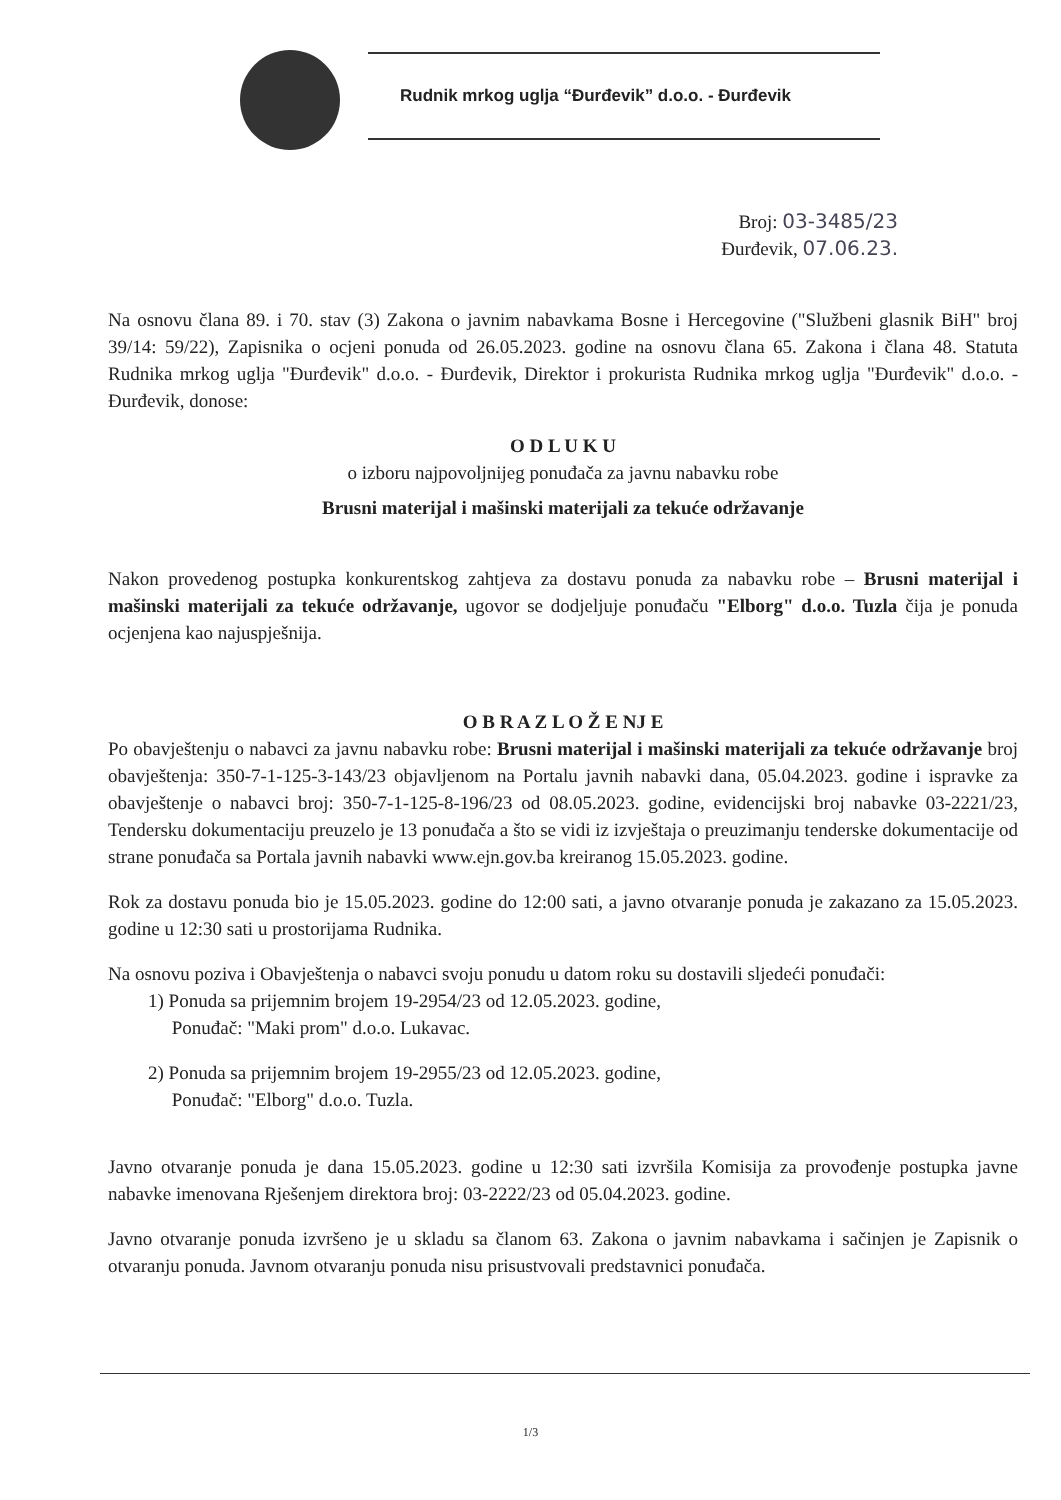Rudnik mrkog uglja “Đurđevik” d.o.o. - Đurđevik
Broj: 03-3485/23
Đurđevik, 07.06.23.
Na osnovu člana 89. i 70. stav (3) Zakona o javnim nabavkama Bosne i Hercegovine ("Službeni glasnik BiH" broj 39/14: 59/22), Zapisnika o ocjeni ponuda od 26.05.2023. godine na osnovu člana 65. Zakona i člana 48. Statuta Rudnika mrkog uglja "Đurđevik" d.o.o. - Đurđevik, Direktor i prokurista Rudnika mrkog uglja "Đurđevik" d.o.o. - Đurđevik, donose:
O D L U K U
o izboru najpovoljnijeg ponuđača za javnu nabavku robe
Brusni materijal i mašinski materijali za tekuće održavanje
Nakon provedenog postupka konkurentskog zahtjeva za dostavu ponuda za nabavku robe – Brusni materijal i mašinski materijali za tekuće održavanje, ugovor se dodjeljuje ponuđaču "Elborg" d.o.o. Tuzla čija je ponuda ocjenjena kao najuspješnija.
O B R A Z L O Ž E NJ E
Po obavještenju o nabavci za javnu nabavku robe: Brusni materijal i mašinski materijali za tekuće održavanje broj obavještenja: 350-7-1-125-3-143/23 objavljenom na Portalu javnih nabavki dana, 05.04.2023. godine i ispravke za obavještenje o nabavci broj: 350-7-1-125-8-196/23 od 08.05.2023. godine, evidencijski broj nabavke 03-2221/23, Tendersku dokumentaciju preuzelo je 13 ponuđača a što se vidi iz izvještaja o preuzimanju tenderske dokumentacije od strane ponuđača sa Portala javnih nabavki www.ejn.gov.ba kreiranog 15.05.2023. godine.
Rok za dostavu ponuda bio je 15.05.2023. godine do 12:00 sati, a javno otvaranje ponuda je zakazano za 15.05.2023. godine u 12:30 sati u prostorijama Rudnika.
Na osnovu poziva i Obavještenja o nabavci svoju ponudu u datom roku su dostavili sljedeći ponuđači:
1) Ponuda sa prijemnim brojem 19-2954/23 od 12.05.2023. godine,
Ponuđač: "Maki prom" d.o.o. Lukavac.
2) Ponuda sa prijemnim brojem 19-2955/23 od 12.05.2023. godine,
Ponuđač: "Elborg" d.o.o. Tuzla.
Javno otvaranje ponuda je dana 15.05.2023. godine u 12:30 sati izvršila Komisija za provođenje postupka javne nabavke imenovana Rješenjem direktora broj: 03-2222/23 od 05.04.2023. godine.
Javno otvaranje ponuda izvršeno je u skladu sa članom 63. Zakona o javnim nabavkama i sačinjen je Zapisnik o otvaranju ponuda. Javnom otvaranju ponuda nisu prisustvovali predstavnici ponuđača.
1/3